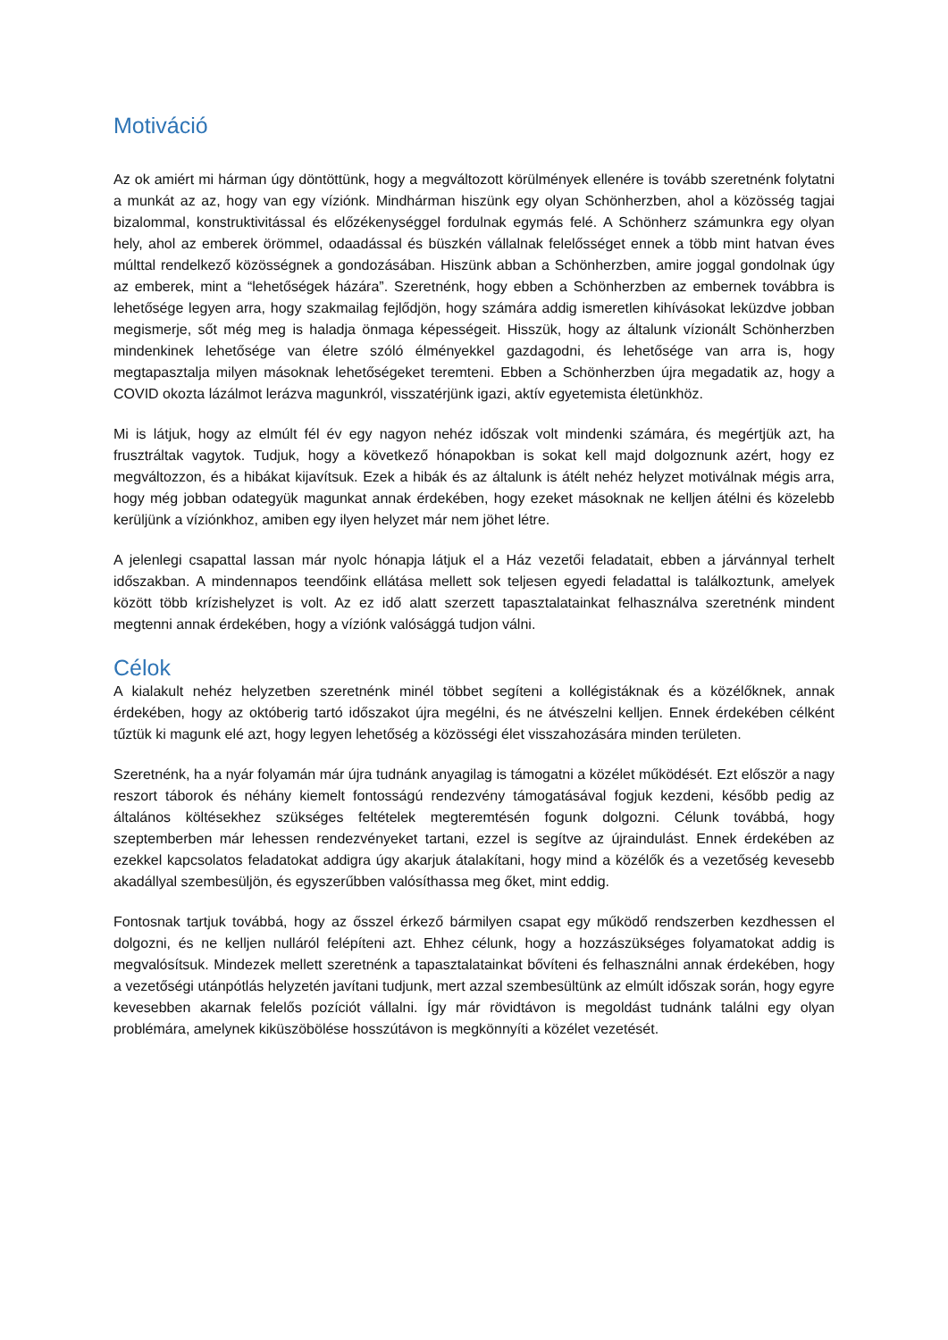Motiváció
Az ok amiért mi hárman úgy döntöttünk, hogy a megváltozott körülmények ellenére is tovább szeretnénk folytatni a munkát az az, hogy van egy víziónk. Mindhárman hiszünk egy olyan Schönherzben, ahol a közösség tagjai bizalommal, konstruktivitással és előzékenységgel fordulnak egymás felé. A Schönherz számunkra egy olyan hely, ahol az emberek örömmel, odaadással és büszkén vállalnak felelősséget ennek a több mint hatvan éves múlttal rendelkező közösségnek a gondozásában. Hiszünk abban a Schönherzben, amire joggal gondolnak úgy az emberek, mint a “lehetőségek házára”. Szeretnénk, hogy ebben a Schönherzben az embernek továbbra is lehetősége legyen arra, hogy szakmailag fejlődjön, hogy számára addig ismeretlen kihívásokat leküzdve jobban megismerje, sőt még meg is haladja önmaga képességeit. Hisszük, hogy az általunk vízionált Schönherzben mindenkinek lehetősége van életre szóló élményekkel gazdagodni, és lehetősége van arra is, hogy megtapasztalja milyen másoknak lehetőségeket teremteni. Ebben a Schönherzben újra megadatik az, hogy a COVID okozta lázálmot lerázva magunkról, visszatérjünk igazi, aktív egyetemista életünkhöz.
Mi is látjuk, hogy az elmúlt fél év egy nagyon nehéz időszak volt mindenki számára, és megértjük azt, ha frusztráltak vagytok. Tudjuk, hogy a következő hónapokban is sokat kell majd dolgoznunk azért, hogy ez megváltozzon, és a hibákat kijavítsuk. Ezek a hibák és az általunk is átélt nehéz helyzet motiválnak mégis arra, hogy még jobban odategyük magunkat annak érdekében, hogy ezeket másoknak ne kelljen átélni és közelebb kerüljünk a víziónkhoz, amiben egy ilyen helyzet már nem jöhet létre.
A jelenlegi csapattal lassan már nyolc hónapja látjuk el a Ház vezetői feladatait, ebben a járvánnyal terhelt időszakban. A mindennapos teendőink ellátása mellett sok teljesen egyedi feladattal is találkoztunk, amelyek között több krízishelyzet is volt. Az ez idő alatt szerzett tapasztalatainkat felhasználva szeretnénk mindent megtenni annak érdekében, hogy a víziónk valósággá tudjon válni.
Célok
A kialakult nehéz helyzetben szeretnénk minél többet segíteni a kollégistáknak és a közélőknek, annak érdekében, hogy az októberig tartó időszakot újra megélni, és ne átvészelni kelljen. Ennek érdekében célként tűztük ki magunk elé azt, hogy legyen lehetőség a közösségi élet visszahozására minden területen.
Szeretnénk, ha a nyár folyamán már újra tudnánk anyagilag is támogatni a közélet működését. Ezt először a nagy reszort táborok és néhány kiemelt fontosságú rendezvény támogatásával fogjuk kezdeni, később pedig az általános költésekhez szükséges feltételek megteremtésén fogunk dolgozni. Célunk továbbá, hogy szeptemberben már lehessen rendezvényeket tartani, ezzel is segítve az újraindulást. Ennek érdekében az ezekkel kapcsolatos feladatokat addigra úgy akarjuk átalakítani, hogy mind a közélők és a vezetőség kevesebb akadállyal szembesüljön, és egyszerűbben valósíthassa meg őket, mint eddig.
Fontosnak tartjuk továbbá, hogy az ősszel érkező bármilyen csapat egy működő rendszerben kezdhessen el dolgozni, és ne kelljen nulláról felépíteni azt. Ehhez célunk, hogy a hozzászükséges folyamatokat addig is megvalósítsuk. Mindezek mellett szeretnénk a tapasztalatainkat bővíteni és felhasználni annak érdekében, hogy a vezetőségi utánpótlás helyzetén javítani tudjunk, mert azzal szembesültünk az elmúlt időszak során, hogy egyre kevesebben akarnak felelős pozíciót vállalni. Így már rövidtávon is megoldást tudnánk találni egy olyan problémára, amelynek kiküszöbölése hosszútávon is megkönnyíti a közélet vezetését.